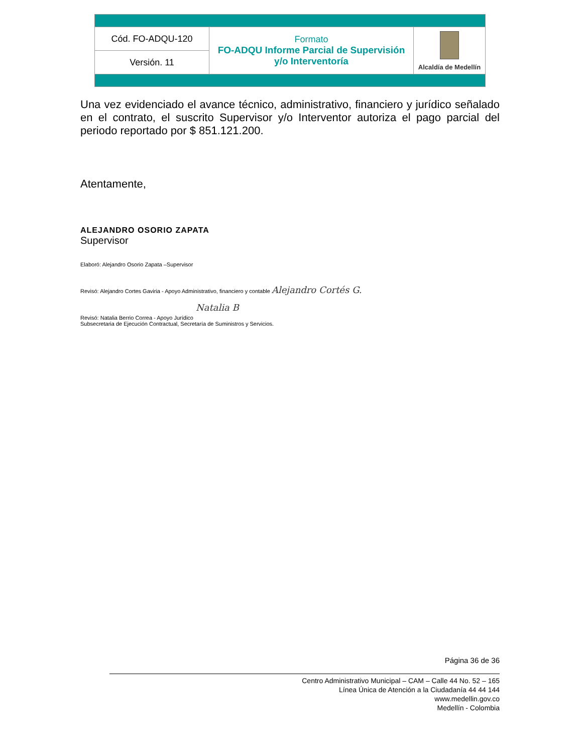| Cód. FO-ADQU-120 | Formato FO-ADQU Informe Parcial de Supervisión y/o Interventoría | Alcaldía de Medellín |
| Versión. 11 | | |
Una vez evidenciado el avance técnico, administrativo, financiero y jurídico señalado en el contrato, el suscrito Supervisor y/o Interventor autoriza el pago parcial del periodo reportado por $ 851.121.200.
Atentamente,
ALEJANDRO OSORIO ZAPATA
Supervisor
Elaboró: Alejandro Osorio Zapata –Supervisor
Revisó: Alejandro Cortes Gaviria - Apoyo Administrativo, financiero y contable Alejandro Cortés G.
Natalia B
Revisó: Natalia Berrio Correa - Apoyo Jurídico
Subsecretaria de Ejecución Contractual, Secretaría de Suministros y Servicios.
Página 36 de 36
Centro Administrativo Municipal – CAM – Calle 44 No. 52 – 165
Línea Única de Atención a la Ciudadanía 44 44 144
www.medellin.gov.co
Medellín - Colombia